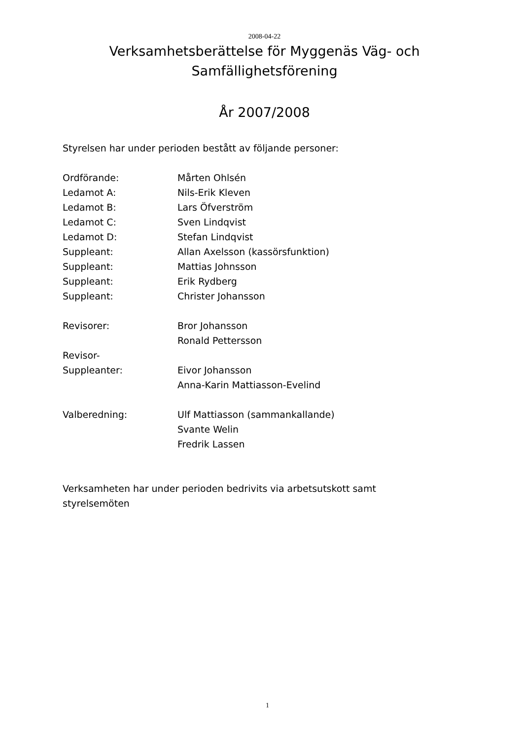2008-04-22
Verksamhetsberättelse för Myggenäs Väg- och
Samfällighetsförening
År 2007/2008
Styrelsen har under perioden bestått av följande personer:
| Ordförande: | Mårten Ohlsén |
| Ledamot A: | Nils-Erik Kleven |
| Ledamot B: | Lars Öfverström |
| Ledamot C: | Sven Lindqvist |
| Ledamot D: | Stefan Lindqvist |
| Suppleant: | Allan Axelsson (kassörsfunktion) |
| Suppleant: | Mattias Johnsson |
| Suppleant: | Erik Rydberg |
| Suppleant: | Christer Johansson |
| Revisorer: | Bror Johansson |
| | Ronald Pettersson |
| Revisor- | |
| Suppleanter: | Eivor Johansson |
| | Anna-Karin Mattiasson-Evelind |
| Valberedning: | Ulf Mattiasson (sammankallande) |
| | Svante Welin |
| | Fredrik Lassen |
Verksamheten har under perioden bedrivits via arbetsutskott samt
styrelsemöten
1